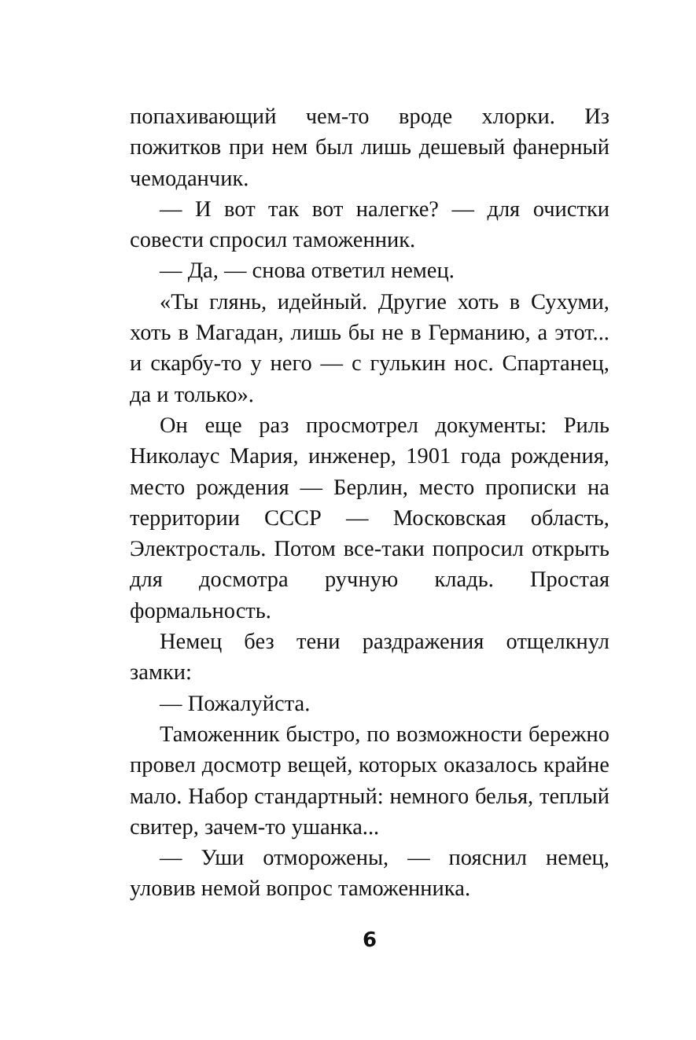попахивающий чем-то вроде хлорки. Из пожитков при нем был лишь дешевый фанерный чемоданчик.
— И вот так вот налегке? — для очистки совести спросил таможенник.
— Да, — снова ответил немец.
«Ты глянь, идейный. Другие хоть в Сухуми, хоть в Магадан, лишь бы не в Германию, а этот... и скарбу-то у него — с гулькин нос. Спартанец, да и только».
Он еще раз просмотрел документы: Риль Николаус Мария, инженер, 1901 года рождения, место рождения — Берлин, место прописки на территории СССР — Московская область, Электросталь. Потом все-таки попросил открыть для досмотра ручную кладь. Простая формальность.
Немец без тени раздражения отщелкнул замки:
— Пожалуйста.
Таможенник быстро, по возможности бережно провел досмотр вещей, которых оказалось крайне мало. Набор стандартный: немного белья, теплый свитер, зачем-то ушанка...
— Уши отморожены, — пояснил немец, уловив немой вопрос таможенника.
6